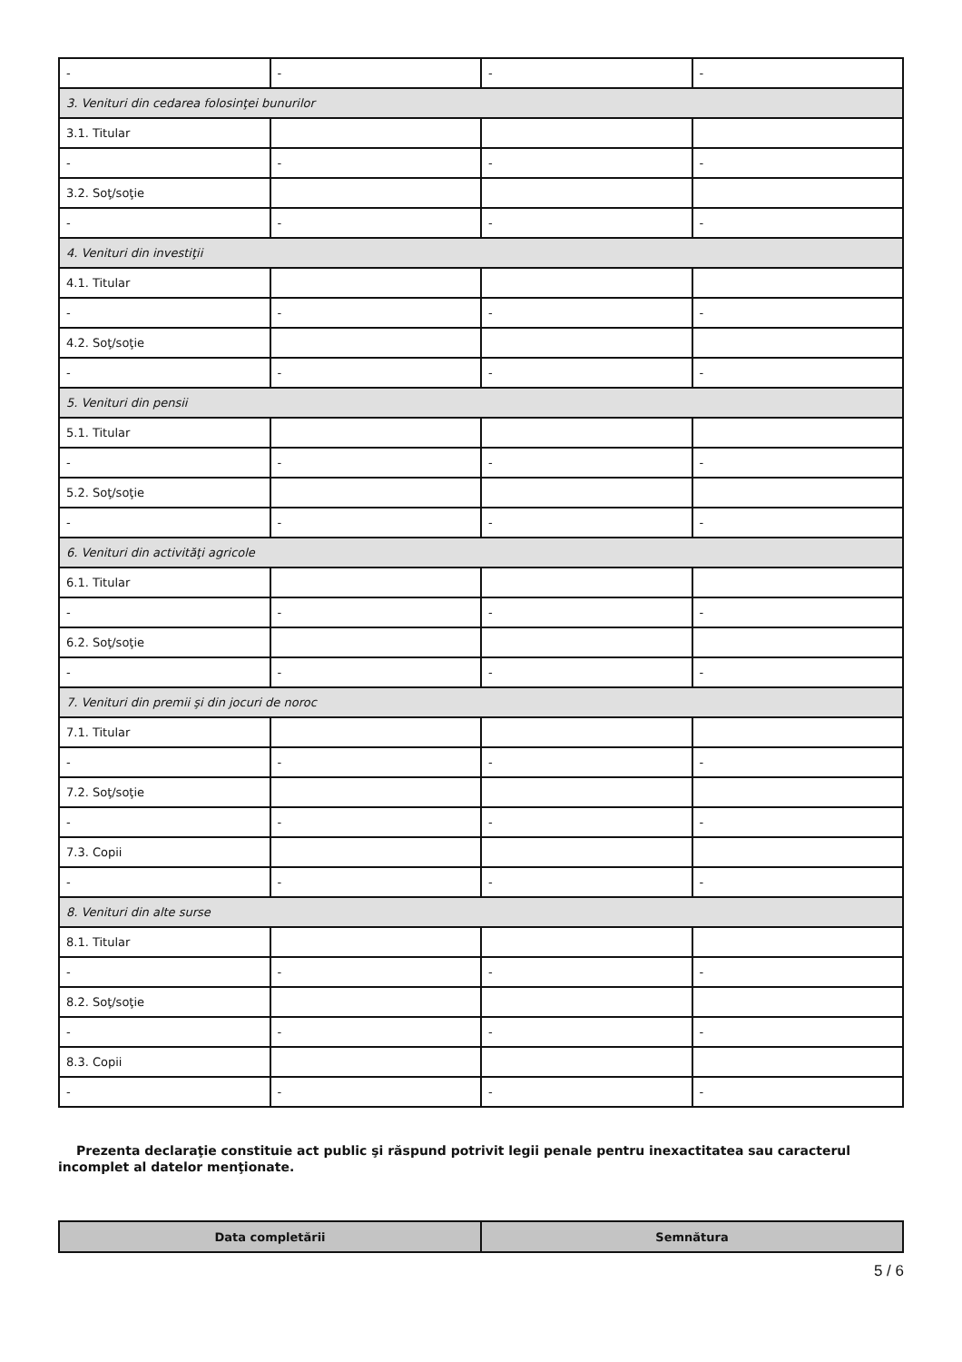| - | - | - | - |
| 3. Venituri din cedarea folosinţei bunurilor | | | |
| 3.1. Titular | | | |
| - | - | - | - |
| 3.2. Soţ/soţie | | | |
| - | - | - | - |
| 4. Venituri din investiţii | | | |
| 4.1. Titular | | | |
| - | - | - | - |
| 4.2. Soţ/soţie | | | |
| - | - | - | - |
| 5. Venituri din pensii | | | |
| 5.1. Titular | | | |
| - | - | - | - |
| 5.2. Soţ/soţie | | | |
| - | - | - | - |
| 6. Venituri din activităţi agricole | | | |
| 6.1. Titular | | | |
| - | - | - | - |
| 6.2. Soţ/soţie | | | |
| - | - | - | - |
| 7. Venituri din premii şi din jocuri de noroc | | | |
| 7.1. Titular | | | |
| - | - | - | - |
| 7.2. Soţ/soţie | | | |
| - | - | - | - |
| 7.3. Copii | | | |
| - | - | - | - |
| 8. Venituri din alte surse | | | |
| 8.1. Titular | | | |
| - | - | - | - |
| 8.2. Soţ/soţie | | | |
| - | - | - | - |
| 8.3. Copii | | | |
| - | - | - | - |
Prezenta declaraţie constituie act public şi răspund potrivit legii penale pentru inexactitatea sau caracterul incomplet al datelor menţionate.
| Data completării | Semnătura |
| --- | --- |
5 / 6